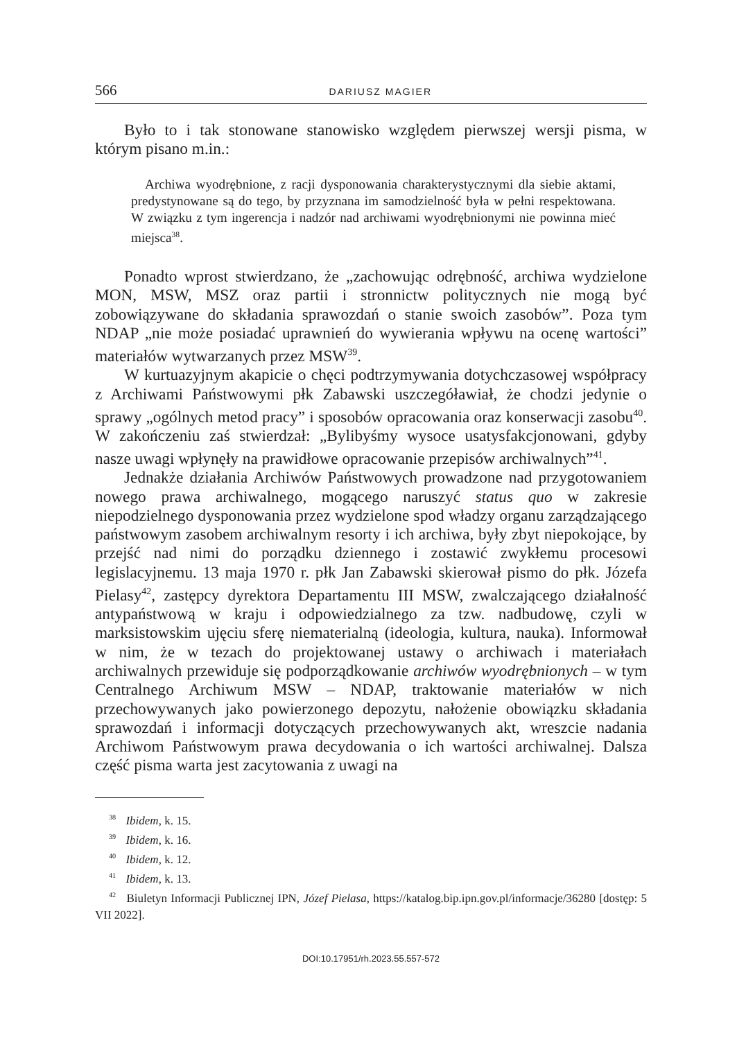566 DARIUSZ MAGIER
Było to i tak stonowane stanowisko względem pierwszej wersji pisma, w którym pisano m.in.:
Archiwa wyodrębnione, z racji dysponowania charakterystycznymi dla siebie aktami, predystynowane są do tego, by przyznana im samodzielność była w pełni respektowana. W związku z tym ingerencja i nadzór nad archiwami wyodrębnionymi nie powinna mieć miejsca<sup>38</sup>.
Ponadto wprost stwierdzano, że „zachowując odrębność, archiwa wydzielone MON, MSW, MSZ oraz partii i stronnictw politycznych nie mogą być zobowiązywane do składania sprawozdań o stanie swoich zasobów”. Poza tym NDAP „nie może posiadać uprawnień do wywierania wpływu na ocenę wartości” materiałów wytwarzanych przez MSW<sup>39</sup>.
W kurtuazyjnym akapicie o chęci podtrzymywania dotychczasowej współpracy z Archiwami Państwowymi płk Zabawski uszczegóławiał, że chodzi jedynie o sprawy „ogólnych metod pracy” i sposobów opracowania oraz konserwacji zasobu<sup>40</sup>. W zakończeniu zaś stwierdzał: „Bylibyśmy wysoce usatysfakcjonowani, gdyby nasze uwagi wpłynęły na prawidłowe opracowanie przepisów archiwalnych”<sup>41</sup>.
Jednakże działania Archiwów Państwowych prowadzone nad przygotowaniem nowego prawa archiwalnego, mogącego naruszyć status quo w zakresie niepodzielnego dysponowania przez wydzielone spod władzy organu zarządzającego państwowym zasobem archiwalnym resorty i ich archiwa, były zbyt niepokojące, by przejść nad nimi do porządku dziennego i zostawić zwykłemu procesowi legislacyjnemu. 13 maja 1970 r. płk Jan Zabawski skierował pismo do płk. Józefa Pielasy<sup>42</sup>, zastępcy dyrektora Departamentu III MSW, zwalczającego działalność antypaństwową w kraju i odpowiedzialnego za tzw. nadbudowę, czyli w marksistowskim ujęciu sferę niematerialną (ideologia, kultura, nauka). Informował w nim, że w tezach do projektowanej ustawy o archiwach i materiałach archiwalnych przewiduje się podporządkowanie archiwów wyodrębnionych – w tym Centralnego Archiwum MSW – NDAP, traktowanie materiałów w nich przechowywanych jako powierzonego depozytu, nałożenie obowiązku składania sprawozdań i informacji dotyczących przechowywanych akt, wreszcie nadania Archiwom Państwowym prawa decydowania o ich wartości archiwalnej. Dalsza część pisma warta jest zacytowania z uwagi na
<sup>38</sup> Ibidem, k. 15.
<sup>39</sup> Ibidem, k. 16.
<sup>40</sup> Ibidem, k. 12.
<sup>41</sup> Ibidem, k. 13.
<sup>42</sup> Biuletyn Informacji Publicznej IPN, Józef Pielasa, https://katalog.bip.ipn.gov.pl/informacje/36280 [dostęp: 5 VII 2022].
DOI:10.17951/rh.2023.55.557-572